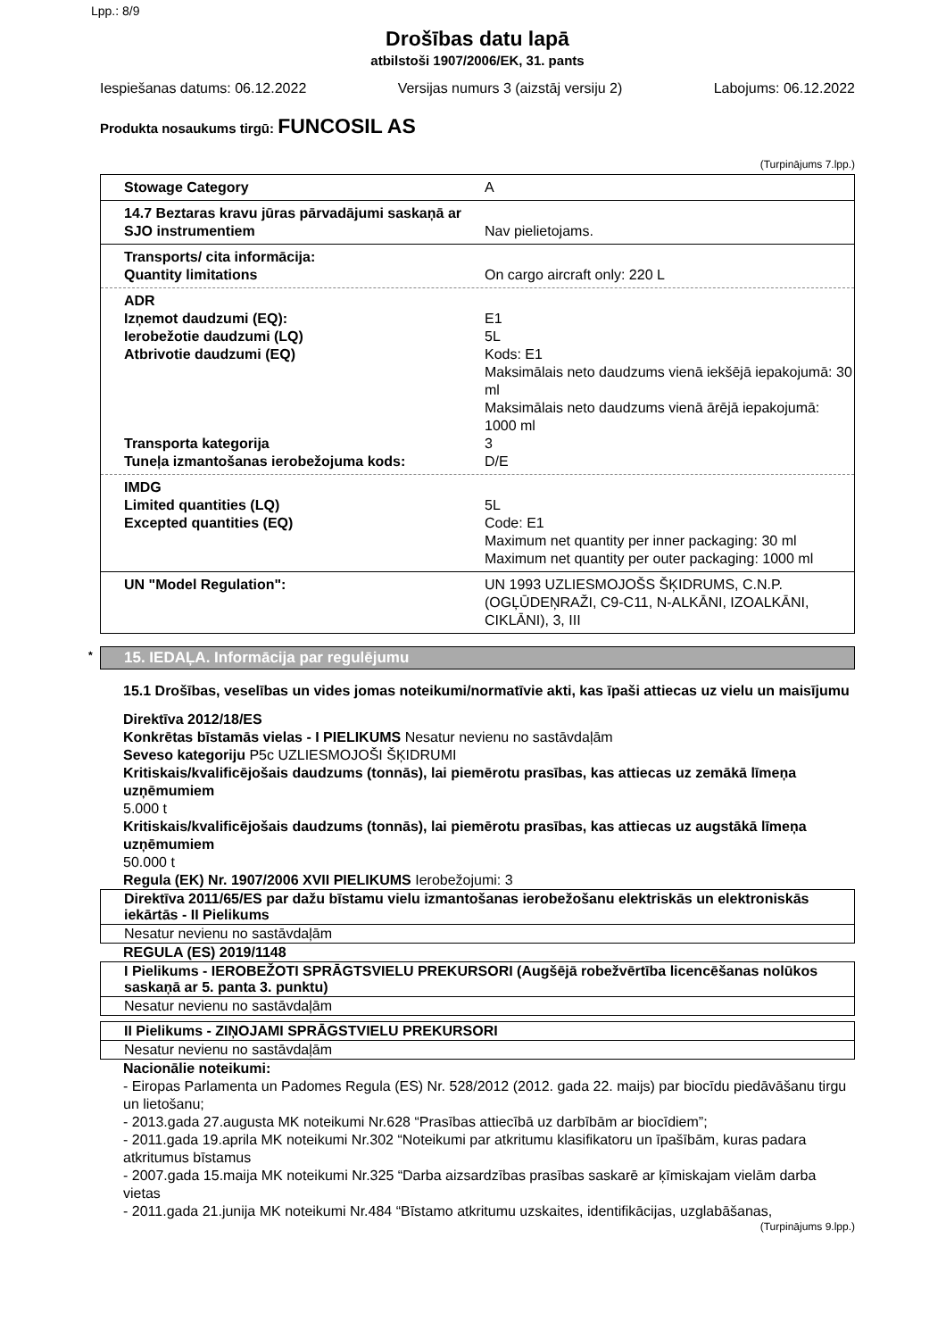Lpp.: 8/9
Drošības datu lapā
atbilstoši 1907/2006/EK, 31. pants
Iespiešanas datums: 06.12.2022 Versijas numurs 3 (aizstāj versiju 2) Labojums: 06.12.2022
Produkta nosaukums tirgū: FUNCOSIL AS
(Turpinājums 7.lpp.)
Stowage Category A
14.7 Beztaras kravu jūras pārvadājumi saskaņā ar SJO instrumentiem
Nav pielietojams.
Transports/ cita informācija:
Quantity limitations
On cargo aircraft only: 220 L
ADR
Izņemot daudzumi (EQ):
Ierobežotie daudzumi (LQ)
Atbrivotie daudzumi (EQ)
Transporta kategorija
Tuneļa izmantošanas ierobežojuma kods:
E1
5L
Kods: E1
Maksimālais neto daudzums vienā iekšējā iepakojumā: 30 ml
Maksimālais neto daudzums vienā ārējā iepakojumā: 1000 ml
3
D/E
IMDG
Limited quantities (LQ)
Excepted quantities (EQ)
5L
Code: E1
Maximum net quantity per inner packaging: 30 ml
Maximum net quantity per outer packaging: 1000 ml
UN "Model Regulation": UN 1993 UZLIESMOJOŠS ŠĶIDRUMS, C.N.P. (OGĻŪDEŅRAŽI, C9-C11, N-ALKĀNI, IZOALKĀNI, CIKLĀNI), 3, III
* 15. IEDAĻA. Informācija par regulējumu
15.1 Drošības, veselības un vides jomas noteikumi/normatīvie akti, kas īpaši attiecas uz vielu un maisījumu
Direktīva 2012/18/ES
Konkrētas bīstamās vielas - I PIELIKUMS Nesatur nevienu no sastāvdaļām
Seveso kategoriju P5c UZLIESMOJOŠI ŠĶIDRUMI
Kritiskais/kvalificējošais daudzums (tonnās), lai piemērotu prasības, kas attiecas uz zemākā līmeņa uzņēmumiem
5.000 t
Kritiskais/kvalificējošais daudzums (tonnās), lai piemērotu prasības, kas attiecas uz augstākā līmeņa uzņēmumiem
50.000 t
Regula (EK) Nr. 1907/2006 XVII PIELIKUMS Ierobežojumi: 3
Direktīva 2011/65/ES par dažu bīstamu vielu izmantošanas ierobežošanu elektriskās un elektroniskās iekārtās - II Pielikums
Nesatur nevienu no sastāvdaļām
REGULA (ES) 2019/1148
I Pielikums - IEROBEŽOTI SPRĀGTSVIELU PREKURSORI (Augšējā robežvērtība licencēšanas nolūkos saskaņā ar 5. panta 3. punktu)
Nesatur nevienu no sastāvdaļām
II Pielikums - ZIŅOJAMI SPRĀGSTVIELU PREKURSORI
Nesatur nevienu no sastāvdaļām
Nacionālie noteikumi:
- Eiropas Parlamenta un Padomes Regula (ES) Nr. 528/2012 (2012. gada 22. maijs) par biocīdu piedāvāšanu tirgu un lietošanu;
- 2013.gada 27.augusta MK noteikumi Nr.628 “Prasības attiecībā uz darbībām ar biocīdiem”;
- 2011.gada 19.aprila MK noteikumi Nr.302 “Noteikumi par atkritumu klasifikatoru un īpašībām, kuras padara atkritumus bīstamus
- 2007.gada 15.maija MK noteikumi Nr.325 “Darba aizsardzības prasības saskarē ar ķīmiskajam vielām darba vietas
- 2011.gada 21.junija MK noteikumi Nr.484 “Bīstamo atkritumu uzskaites, identifikācijas, uzglabāšanas,
(Turpinājums 9.lpp.)